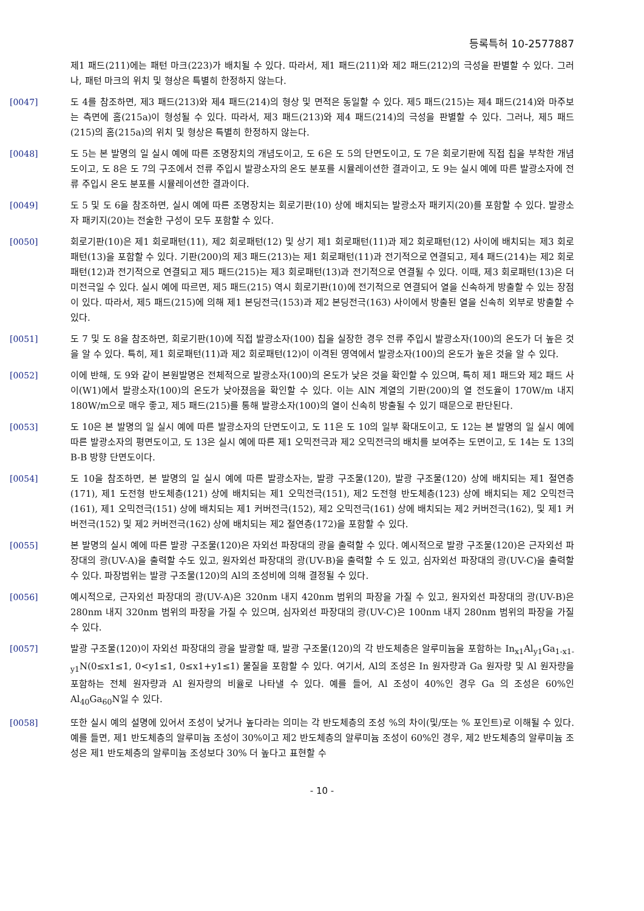등록특허 10-2577887
제1 패드(211)에는 패턴 마크(223)가 배치될 수 있다. 따라서, 제1 패드(211)와 제2 패드(212)의 극성을 판별할 수 있다. 그러나, 패턴 마크의 위치 및 형상은 특별히 한정하지 않는다.
[0047] 도 4를 참조하면, 제3 패드(213)와 제4 패드(214)의 형상 및 면적은 동일할 수 있다. 제5 패드(215)는 제4 패드(214)와 마주보는 측면에 홈(215a)이 형성될 수 있다. 따라서, 제3 패드(213)와 제4 패드(214)의 극성을 판별할 수 있다. 그러나, 제5 패드(215)의 홈(215a)의 위치 및 형상은 특별히 한정하지 않는다.
[0048] 도 5는 본 발명의 일 실시 예에 따른 조명장치의 개념도이고, 도 6은 도 5의 단면도이고, 도 7은 회로기판에 직접 칩을 부착한 개념도이고, 도 8은 도 7의 구조에서 전류 주입시 발광소자의 온도 분포를 시뮬레이션한 결과이고, 도 9는 실시 예에 따른 발광소자에 전류 주입시 온도 분포를 시뮬레이션한 결과이다.
[0049] 도 5 및 도 6을 참조하면, 실시 예에 따른 조명장치는 회로기판(10) 상에 배치되는 발광소자 패키지(20)를 포함할 수 있다. 발광소자 패키지(20)는 전술한 구성이 모두 포함할 수 있다.
[0050] 회로기판(10)은 제1 회로패턴(11), 제2 회로패턴(12) 및 상기 제1 회로패턴(11)과 제2 회로패턴(12) 사이에 배치되는 제3 회로패턴(13)을 포함할 수 있다. 기판(200)의 제3 패드(213)는 제1 회로패턴(11)과 전기적으로 연결되고, 제4 패드(214)는 제2 회로패턴(12)과 전기적으로 연결되고 제5 패드(215)는 제3 회로패턴(13)과 전기적으로 연결될 수 있다. 이때, 제3 회로패턴(13)은 더미전극일 수 있다. 실시 예에 따르면, 제5 패드(215) 역시 회로기판(10)에 전기적으로 연결되어 열을 신속하게 방출할 수 있는 장점이 있다. 따라서, 제5 패드(215)에 의해 제1 본딩전극(153)과 제2 본딩전극(163) 사이에서 방출된 열을 신속히 외부로 방출할 수 있다.
[0051] 도 7 및 도 8을 참조하면, 회로기판(10)에 직접 발광소자(100) 칩을 실장한 경우 전류 주입시 발광소자(100)의 온도가 더 높은 것을 알 수 있다. 특히, 제1 회로패턴(11)과 제2 회로패턴(12)이 이격된 영역에서 발광소자(100)의 온도가 높은 것을 알 수 있다.
[0052] 이에 반해, 도 9와 같이 본원발명은 전체적으로 발광소자(100)의 온도가 낮은 것을 확인할 수 있으며, 특히 제1 패드와 제2 패드 사이(W1)에서 발광소자(100)의 온도가 낮아졌음을 확인할 수 있다. 이는 AlN 계열의 기판(200)의 열 전도율이 170W/m 내지 180W/m으로 매우 좋고, 제5 패드(215)를 통해 발광소자(100)의 열이 신속히 방출될 수 있기 때문으로 판단된다.
[0053] 도 10은 본 발명의 일 실시 예에 따른 발광소자의 단면도이고, 도 11은 도 10의 일부 확대도이고, 도 12는 본 발명의 일 실시 예에 따른 발광소자의 평면도이고, 도 13은 실시 예에 따른 제1 오믹전극과 제2 오믹전극의 배치를 보여주는 도면이고, 도 14는 도 13의 B-B 방향 단면도이다.
[0054] 도 10을 참조하면, 본 발명의 일 실시 예에 따른 발광소자는, 발광 구조물(120), 발광 구조물(120) 상에 배치되는 제1 절연층(171), 제1 도전형 반도체층(121) 상에 배치되는 제1 오믹전극(151), 제2 도전형 반도체층(123) 상에 배치되는 제2 오믹전극(161), 제1 오믹전극(151) 상에 배치되는 제1 커버전극(152), 제2 오믹전극(161) 상에 배치되는 제2 커버전극(162), 및 제1 커버전극(152) 및 제2 커버전극(162) 상에 배치되는 제2 절연층(172)을 포함할 수 있다.
[0055] 본 발명의 실시 예에 따른 발광 구조물(120)은 자외선 파장대의 광을 출력할 수 있다. 예시적으로 발광 구조물(120)은 근자외선 파장대의 광(UV-A)을 출력할 수도 있고, 원자외선 파장대의 광(UV-B)을 출력할 수 도 있고, 심자외선 파장대의 광(UV-C)을 출력할 수 있다. 파장범위는 발광 구조물(120)의 Al의 조성비에 의해 결정될 수 있다.
[0056] 예시적으로, 근자외선 파장대의 광(UV-A)은 320nm 내지 420nm 범위의 파장을 가질 수 있고, 원자외선 파장대의 광(UV-B)은 280nm 내지 320nm 범위의 파장을 가질 수 있으며, 심자외선 파장대의 광(UV-C)은 100nm 내지 280nm 범위의 파장을 가질 수 있다.
[0057] 발광 구조물(120)이 자외선 파장대의 광을 발광할 때, 발광 구조물(120)의 각 반도체층은 알루미늄을 포함하는 In<sub>x1</sub>Al<sub>y1</sub>Ga<sub>1-x1-y1</sub>N(0≤x1≤1, 0<y1≤1, 0≤x1+y1≤1) 물질을 포함할 수 있다. 여기서, Al의 조성은 In 원자량과 Ga 원자량 및 Al 원자량을 포함하는 전체 원자량과 Al 원자량의 비율로 나타낼 수 있다. 예를 들어, Al 조성이 40%인 경우 Ga 의 조성은 60%인 Al<sub>40</sub>Ga<sub>60</sub>N일 수 있다.
[0058] 또한 실시 예의 설명에 있어서 조성이 낮거나 높다라는 의미는 각 반도체층의 조성 %의 차이(및/또는 % 포인트)로 이해될 수 있다. 예를 들면, 제1 반도체층의 알루미늄 조성이 30%이고 제2 반도체층의 알루미늄 조성이 60%인 경우, 제2 반도체층의 알루미늄 조성은 제1 반도체층의 알루미늄 조성보다 30% 더 높다고 표현할 수
- 10 -